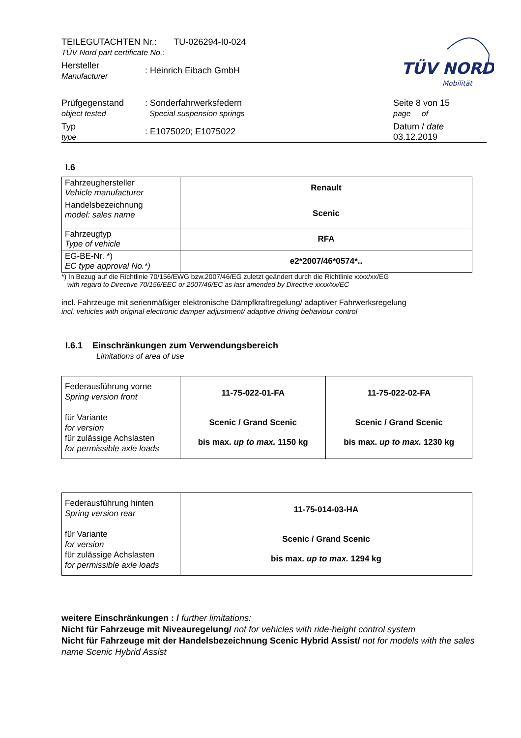TÜV NORD
Mobilität
| TEILEGUTACHTEN Nr.: TU-026294-I0-024 TÜV Nord part certificate No.: | | |
| Hersteller Manufacturer | : Heinrich Eibach GmbH | |
| Prüfgegenstand object tested | : Sonderfahrwerksfedern Special suspension springs | Seite 8 von 15 page of |
| Typ type | : E1075020; E1075022 | Datum / date 03.12.2019 |
I.6
| Fahrzeughersteller Vehicle manufacturer | Renault |
| Handelsbezeichnung model: sales name | Scenic |
| Fahrzeugtyp Type of vehicle | RFA |
| EG-BE-Nr. *) EC type approval No.*) | e2*2007/46*0574*.. |
*) In Bezug auf die Richtlinie 70/156/EWG bzw.2007/46/EG zuletzt geändert durch die Richtlinie xxxx/xx/EG
with regard to Directive 70/156/EEC or 2007/46/EC as last amended by Directive xxxx/xx/EC
incl. Fahrzeuge mit serienmäßiger elektronische Dämpfkraftregelung/ adaptiver Fahrwerksregelung
incl. vehicles with original electronic damper adjustment/ adaptive driving behaviour control
I.6.1 Einschränkungen zum Verwendungsbereich
Limitations of area of use
| Federausführung vorne Spring version front für Variante for version für zulässige Achslasten for permissible axle loads | 11-75-022-01-FA Scenic / Grand Scenic bis max. up to max. 1150 kg | 11-75-022-02-FA Scenic / Grand Scenic bis max. up to max. 1230 kg |
| Federausführung hinten Spring version rear für Variante for version für zulässige Achslasten for permissible axle loads | 11-75-014-03-HA Scenic / Grand Scenic bis max. up to max. 1294 kg |
weitere Einschränkungen : / further limitations:
Nicht für Fahrzeuge mit Niveauregelung/ not for vehicles with ride-height control system
Nicht für Fahrzeuge mit der Handelsbezeichnung Scenic Hybrid Assist/ not for models with the sales name Scenic Hybrid Assist